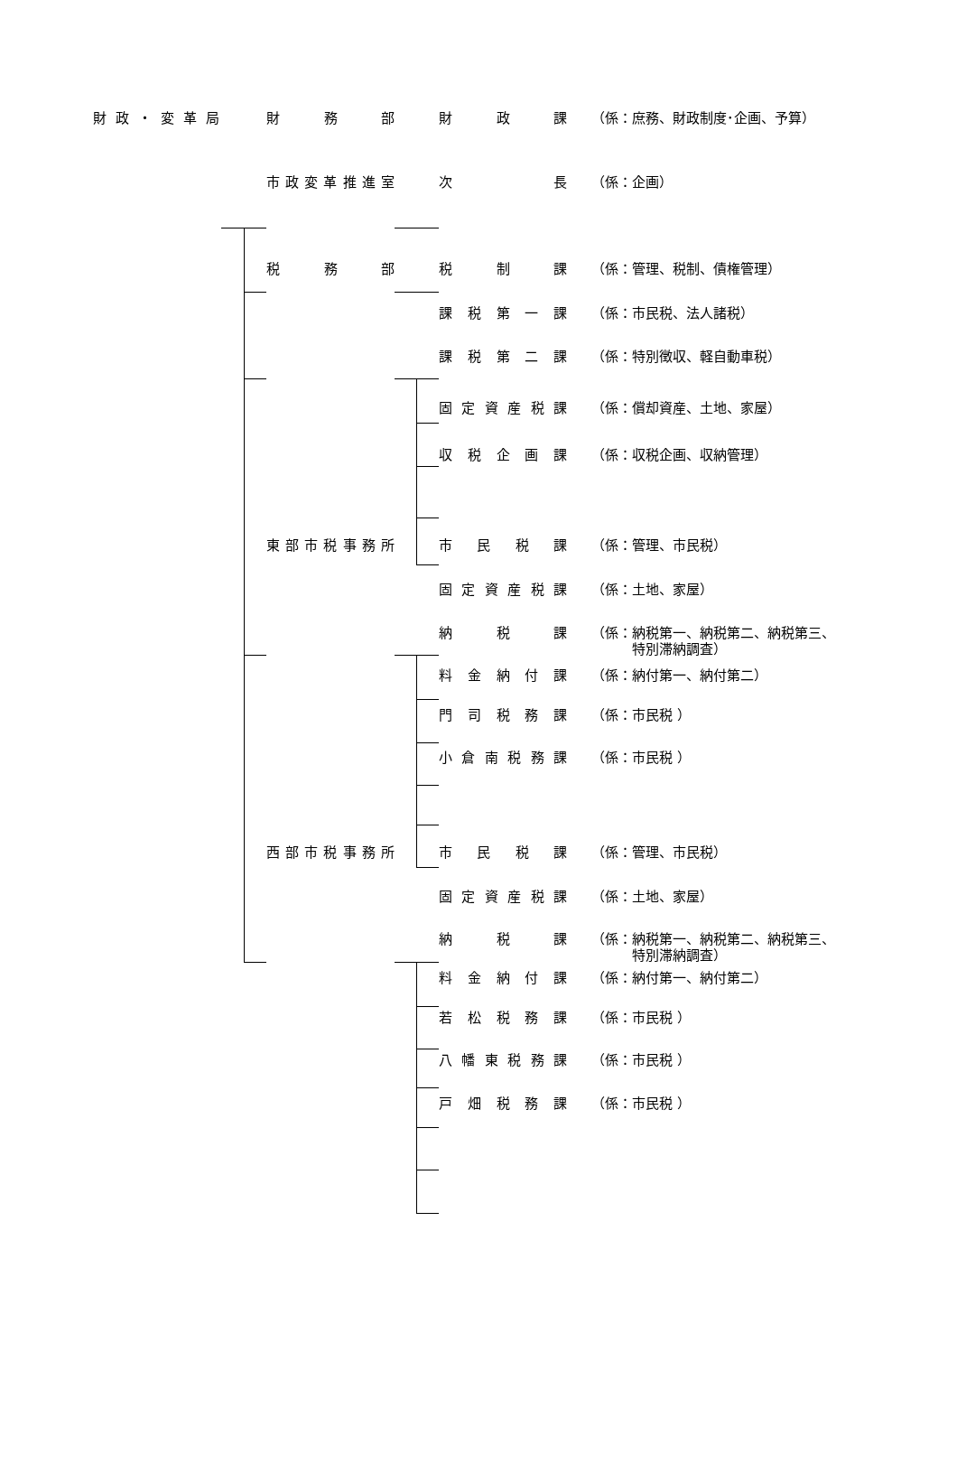財政・変革局 財務部 財政課
（係：庶務、財政制度･企画、予算）
市政変革推進室 次長
（係：企画）
税務部 税制課
（係：管理、税制、債権管理）
課税第一課
（係：市民税、法人諸税）
課税第二課
（係：特別徴収、軽自動車税）
固定資産税課
（係：償却資産、土地、家屋）
収税企画課
（係：収税企画、収納管理）
東部市税事務所 市民税課
（係：管理、市民税）
固定資産税課
（係：土地、家屋）
納税課
（係：納税第一、納税第二、納税第三、
　　　特別滞納調査）
料金納付課
（係：納付第一、納付第二）
門司税務課
（係：市民税 ）
小倉南税務課
（係：市民税 ）
西部市税事務所 市民税課
（係：管理、市民税）
固定資産税課
（係：土地、家屋）
納税課
（係：納税第一、納税第二、納税第三、
　　　特別滞納調査）
料金納付課
（係：納付第一、納付第二）
若松税務課
（係：市民税 ）
八幡東税務課
（係：市民税 ）
戸畑税務課
（係：市民税 ）